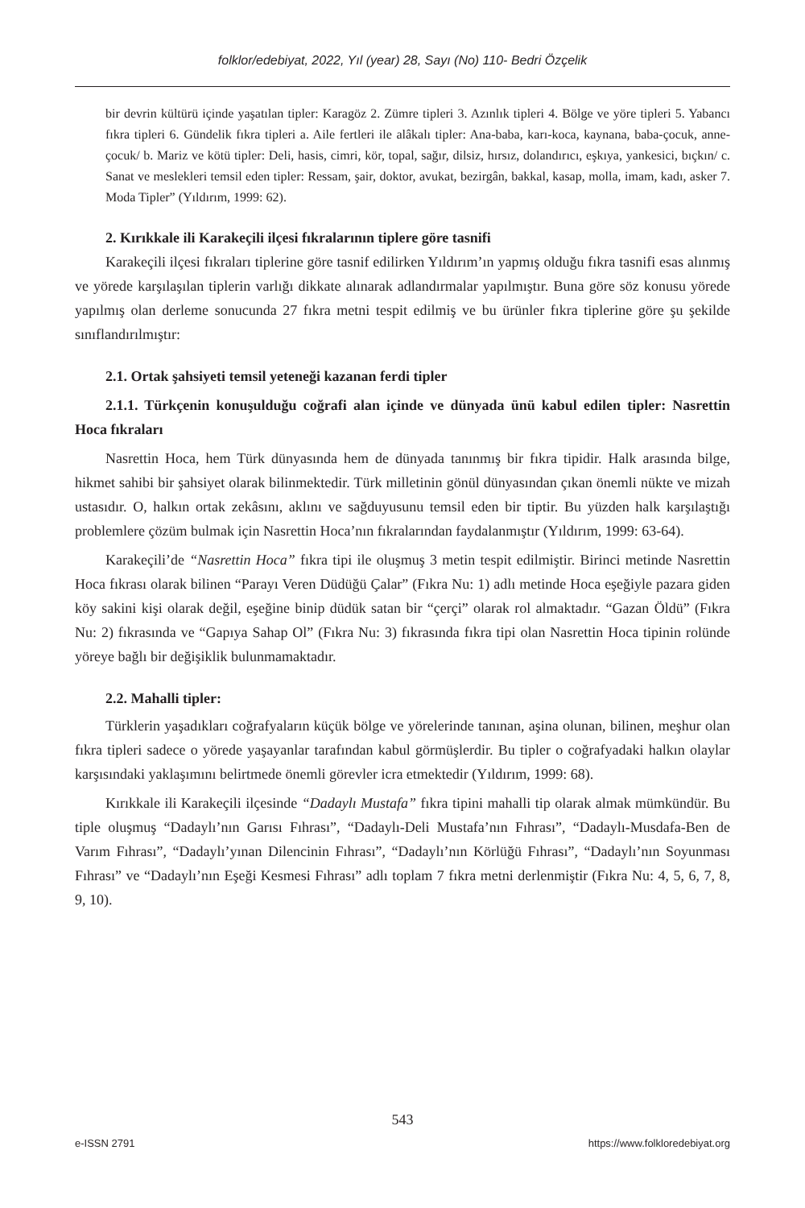folklor/edebiyat, 2022, Yıl (year) 28, Sayı (No) 110- Bedri Özçelik
bir devrin kültürü içinde yaşatılan tipler: Karagöz 2. Zümre tipleri 3. Azınlık tipleri 4. Bölge ve yöre tipleri 5. Yabancı fıkra tipleri 6. Gündelik fıkra tipleri a. Aile fertleri ile alâkalı tipler: Ana-baba, karı-koca, kaynana, baba-çocuk, anne-çocuk/ b. Mariz ve kötü tipler: Deli, hasis, cimri, kör, topal, sağır, dilsiz, hırsız, dolandırıcı, eşkıya, yankesici, bıçkın/ c. Sanat ve meslekleri temsil eden tipler: Ressam, şair, doktor, avukat, bezirgân, bakkal, kasap, molla, imam, kadı, asker 7. Moda Tipler” (Yıldırım, 1999: 62).
2. Kırıkkale ili Karakeçili ilçesi fıkralarının tiplere göre tasnifi
Karakeçili ilçesi fıkraları tiplerine göre tasnif edilirken Yıldırım’ın yapmış olduğu fıkra tasnifi esas alınmış ve yörede karşılaşılan tiplerin varlığı dikkate alınarak adlandırmalar yapılmıştır. Buna göre söz konusu yörede yapılmış olan derleme sonucunda 27 fıkra metni tespit edilmiş ve bu ürünler fıkra tiplerine göre şu şekilde sınıflandırılmıştır:
2.1. Ortak şahsiyeti temsil yeteneği kazanan ferdi tipler
2.1.1. Türkçenin konuşulduğu coğrafi alan içinde ve dünyada ünü kabul edilen tipler: Nasrettin Hoca fıkraları
Nasrettin Hoca, hem Türk dünyasında hem de dünyada tanınmış bir fıkra tipidir. Halk arasında bilge, hikmet sahibi bir şahsiyet olarak bilinmektedir. Türk milletinin gönül dünyasından çıkan önemli nükte ve mizah ustasıdır. O, halkın ortak zekâsını, aklını ve sağduyusunu temsil eden bir tiptir. Bu yüzden halk karşılaştığı problemlere çözüm bulmak için Nasrettin Hoca’nın fıkralarından faydalanmıştır (Yıldırım, 1999: 63-64).
Karakeçili’de “Nasrettin Hoca” fıkra tipi ile oluşmuş 3 metin tespit edilmiştir. Birinci metinde Nasrettin Hoca fıkrası olarak bilinen “Parayı Veren Düdüğü Çalar” (Fıkra Nu: 1) adlı metinde Hoca eşeğiyle pazara giden köy sakini kişi olarak değil, eşeğine binip düdük satan bir “çerçi” olarak rol almaktadır. “Gazan Öldü” (Fıkra Nu: 2) fıkrasında ve “Gapıya Sahap Ol” (Fıkra Nu: 3) fıkrasında fıkra tipi olan Nasrettin Hoca tipinin rolünde yöreye bağlı bir değişiklik bulunmamaktadır.
2.2. Mahalli tipler:
Türklerin yaşadıkları coğrafyaların küçük bölge ve yörelerinde tanınan, aşina olunan, bilinen, meşhur olan fıkra tipleri sadece o yörede yaşayanlar tarafından kabul görmüşlerdir. Bu tipler o coğrafyadaki halkın olaylar karşısındaki yaklaşımını belirtmede önemli görevler icra etmektedir (Yıldırım, 1999: 68).
Kırıkkale ili Karakeçili ilçesinde “Dadaylı Mustafa” fıkra tipini mahalli tip olarak almak mümkündür. Bu tiple oluşmuş “Dadaylı’nın Garısı Fıhrası”, “Dadaylı-Deli Mustafa’nın Fıhrası”, “Dadaylı-Musdafa-Ben de Varım Fıhrası”, “Dadaylı’yınan Dilencinin Fıhrası”, “Dadaylı’nın Körlüğü Fıhrası”, “Dadaylı’nın Soyunması Fıhrası” ve “Dadaylı’nın Eşeği Kesmesi Fıhrası” adlı toplam 7 fıkra metni derlenmiştir (Fıkra Nu: 4, 5, 6, 7, 8, 9, 10).
543
e-ISSN 2791 https://www.folkloredebiyat.org